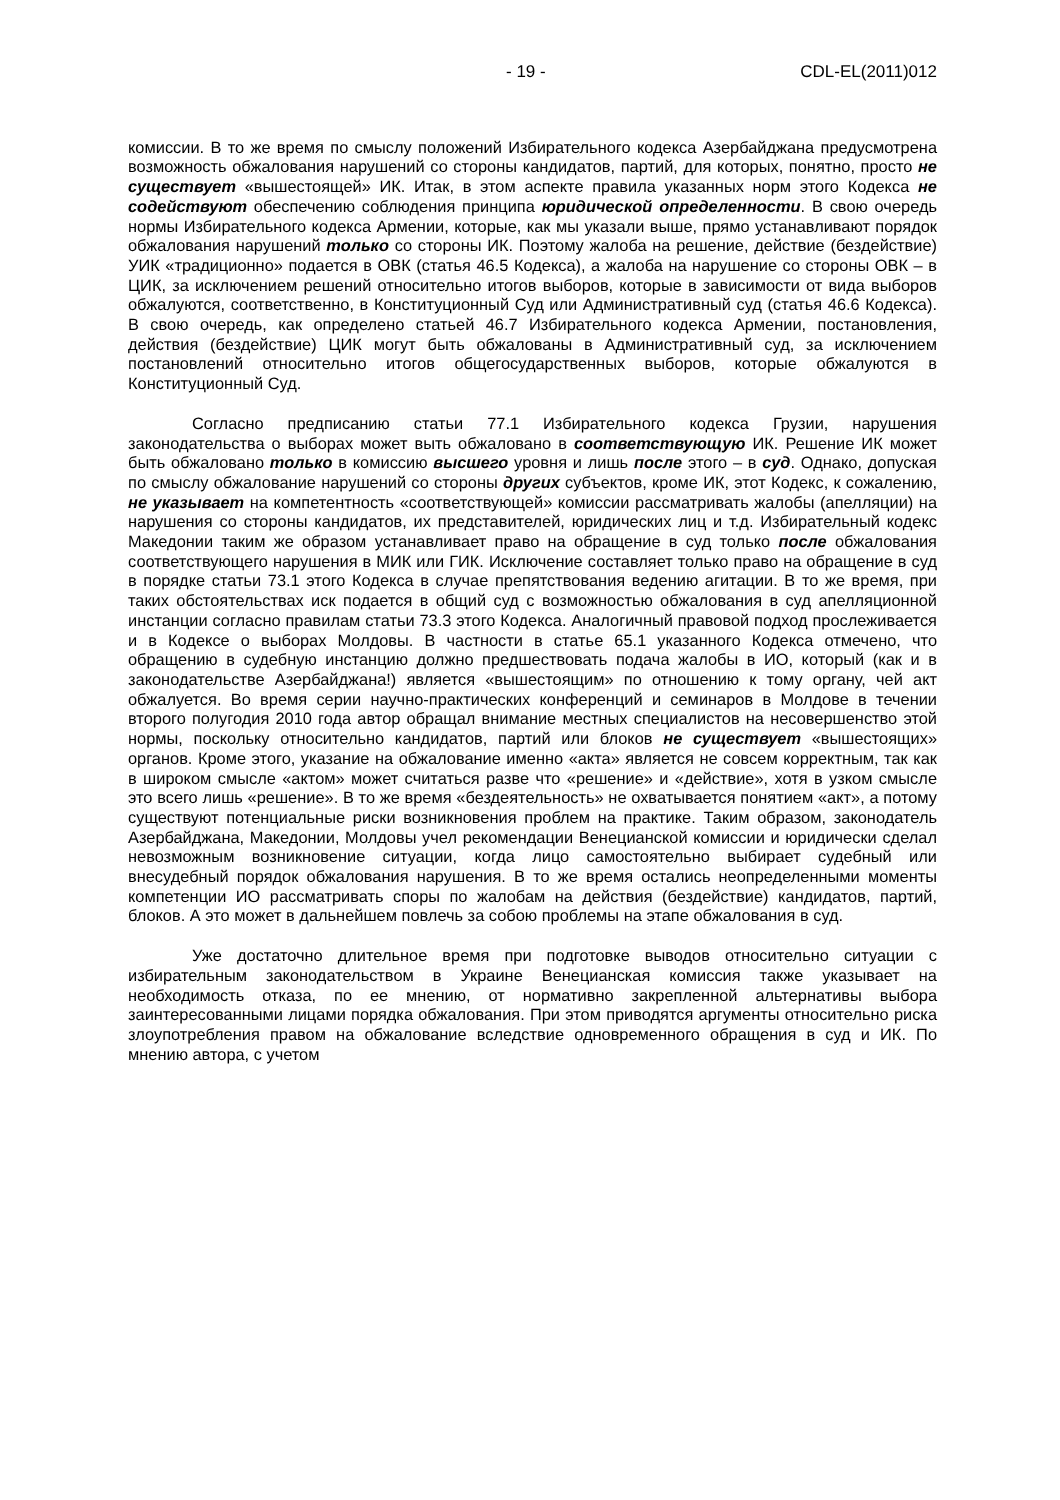- 19 - CDL-EL(2011)012
комиссии. В то же время по смыслу положений Избирательного кодекса Азербайджана предусмотрена возможность обжалования нарушений со стороны кандидатов, партий, для которых, понятно, просто не существует «вышестоящей» ИК. Итак, в этом аспекте правила указанных норм этого Кодекса не содействуют обеспечению соблюдения принципа юридической определенности. В свою очередь нормы Избирательного кодекса Армении, которые, как мы указали выше, прямо устанавливают порядок обжалования нарушений только со стороны ИК. Поэтому жалоба на решение, действие (бездействие) УИК «традиционно» подается в ОВК (статья 46.5 Кодекса), а жалоба на нарушение со стороны ОВК – в ЦИК, за исключением решений относительно итогов выборов, которые в зависимости от вида выборов обжалуются, соответственно, в Конституционный Суд или Административный суд (статья 46.6 Кодекса). В свою очередь, как определено статьей 46.7 Избирательного кодекса Армении, постановления, действия (бездействие) ЦИК могут быть обжалованы в Административный суд, за исключением постановлений относительно итогов общегосударственных выборов, которые обжалуются в Конституционный Суд.
Согласно предписанию статьи 77.1 Избирательного кодекса Грузии, нарушения законодательства о выборах может выть обжаловано в соответствующую ИК. Решение ИК может быть обжаловано только в комиссию высшего уровня и лишь после этого – в суд. Однако, допуская по смыслу обжалование нарушений со стороны других субъектов, кроме ИК, этот Кодекс, к сожалению, не указывает на компетентность «соответствующей» комиссии рассматривать жалобы (апелляции) на нарушения со стороны кандидатов, их представителей, юридических лиц и т.д. Избирательный кодекс Македонии таким же образом устанавливает право на обращение в суд только после обжалования соответствующего нарушения в МИК или ГИК. Исключение составляет только право на обращение в суд в порядке статьи 73.1 этого Кодекса в случае препятствования ведению агитации. В то же время, при таких обстоятельствах иск подается в общий суд с возможностью обжалования в суд апелляционной инстанции согласно правилам статьи 73.3 этого Кодекса. Аналогичный правовой подход прослеживается и в Кодексе о выборах Молдовы. В частности в статье 65.1 указанного Кодекса отмечено, что обращению в судебную инстанцию должно предшествовать подача жалобы в ИО, который (как и в законодательстве Азербайджана!) является «вышестоящим» по отношению к тому органу, чей акт обжалуется. Во время серии научно-практических конференций и семинаров в Молдове в течении второго полугодия 2010 года автор обращал внимание местных специалистов на несовершенство этой нормы, поскольку относительно кандидатов, партий или блоков не существует «вышестоящих» органов. Кроме этого, указание на обжалование именно «акта» является не совсем корректным, так как в широком смысле «актом» может считаться разве что «решение» и «действие», хотя в узком смысле это всего лишь «решение». В то же время «бездеятельность» не охватывается понятием «акт», а потому существуют потенциальные риски возникновения проблем на практике. Таким образом, законодатель Азербайджана, Македонии, Молдовы учел рекомендации Венецианской комиссии и юридически сделал невозможным возникновение ситуации, когда лицо самостоятельно выбирает судебный или внесудебный порядок обжалования нарушения. В то же время остались неопределенными моменты компетенции ИО рассматривать споры по жалобам на действия (бездействие) кандидатов, партий, блоков. А это может в дальнейшем повлечь за собою проблемы на этапе обжалования в суд.
Уже достаточно длительное время при подготовке выводов относительно ситуации с избирательным законодательством в Украине Венецианская комиссия также указывает на необходимость отказа, по ее мнению, от нормативно закрепленной альтернативы выбора заинтересованными лицами порядка обжалования. При этом приводятся аргументы относительно риска злоупотребления правом на обжалование вследствие одновременного обращения в суд и ИК. По мнению автора, с учетом